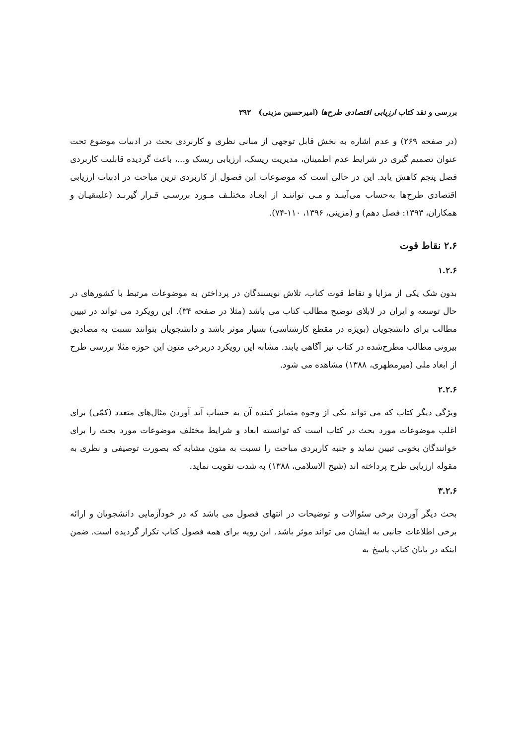بررسی و نقد کتاب ارزیابی اقتصادی طرح‌ها (امیرحسین مزینی) ۳۹۳
(در صفحه ۲۶۹) و عدم اشاره به بخش قابل توجهی از مبانی نظری و کاربردی بحث در ادبیات موضوع تحت عنوان تصمیم گیری در شرایط عدم اطمینان، مدیریت ریسک، ارزیابی ریسک و...، باعث گردیده قابلیت کاربردی فصل پنجم کاهش یابد. این در حالی است که موضوعات این فصول از کاربردی ترین مباحث در ادبیات ارزیابی اقتصادی طرح‌ها به‌حساب می‌آینـد و مـی تواننـد از ابعـاد مختلـف مـورد بررسـی قـرار گیرنـد (علینقیـان و همکاران، ۱۳۹۳: فصل دهم) و (مزینی، ۱۳۹۶، ۱۱۰-۷۴).
۲.۶ نقاط قوت
۱.۲.۶
بدون شک یکی از مزایا و نقاط قوت کتاب، تلاش نویسندگان در پرداختن به موضوعات مرتبط با کشورهای در حال توسعه و ایران در لابلای توضیح مطالب کتاب می باشد (مثلا در صفحه ۳۴). این رویکرد می تواند در تبیین مطالب برای دانشجویان (بویژه در مقطع کارشناسی) بسیار موثر باشد و دانشجویان بتوانند نسبت به مصادیق بیرونی مطالب مطرح‌شده در کتاب نیز آگاهی یابند. مشابه این رویکرد دربرخی متون این حوزه مثلا بررسی طرح از ابعاد ملی (میرمطهری، ۱۳۸۸) مشاهده می شود.
۲.۲.۶
ویژگی دیگر کتاب که می تواند یکی از وجوه متمایز کننده آن به حساب آید آوردن مثال‌های متعدد (کمّی) برای اغلب موضوعات مورد بحث در کتاب است که توانسته ابعاد و شرایط مختلف موضوعات مورد بحث را برای خوانندگان بخوبی تبیین نماید و جنبه کاربردی مباحث را نسبت به متون مشابه که بصورت توصیفی و نظری به مقوله ارزیابی طرح پرداخته اند (شیخ الاسلامی، ۱۳۸۸) به شدت تقویت نماید.
۳.۲.۶
بحث دیگر آوردن برخی سئوالات و توضیحات در انتهای فصول می باشد که در خودآزمایی دانشجویان و ارائه برخی اطلاعات جانبی به ایشان می تواند موثر باشد. این رویه برای همه فصول کتاب تکرار گردیده است. ضمن اینکه در پایان کتاب پاسخ به